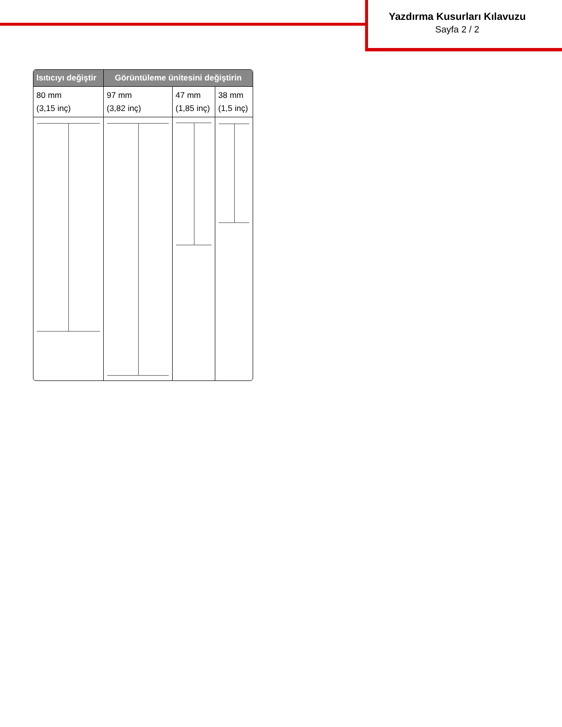Yazdırma Kusurları Kılavuzu
Sayfa 2 / 2
| Isıtıcıyı değiştir | Görüntüleme ünitesini değiştirin | | |
| --- | --- | --- | --- |
| 80 mm (3,15 inç) | 97 mm (3,82 inç) | 47 mm (1,85 inç) | 38 mm (1,5 inç) |